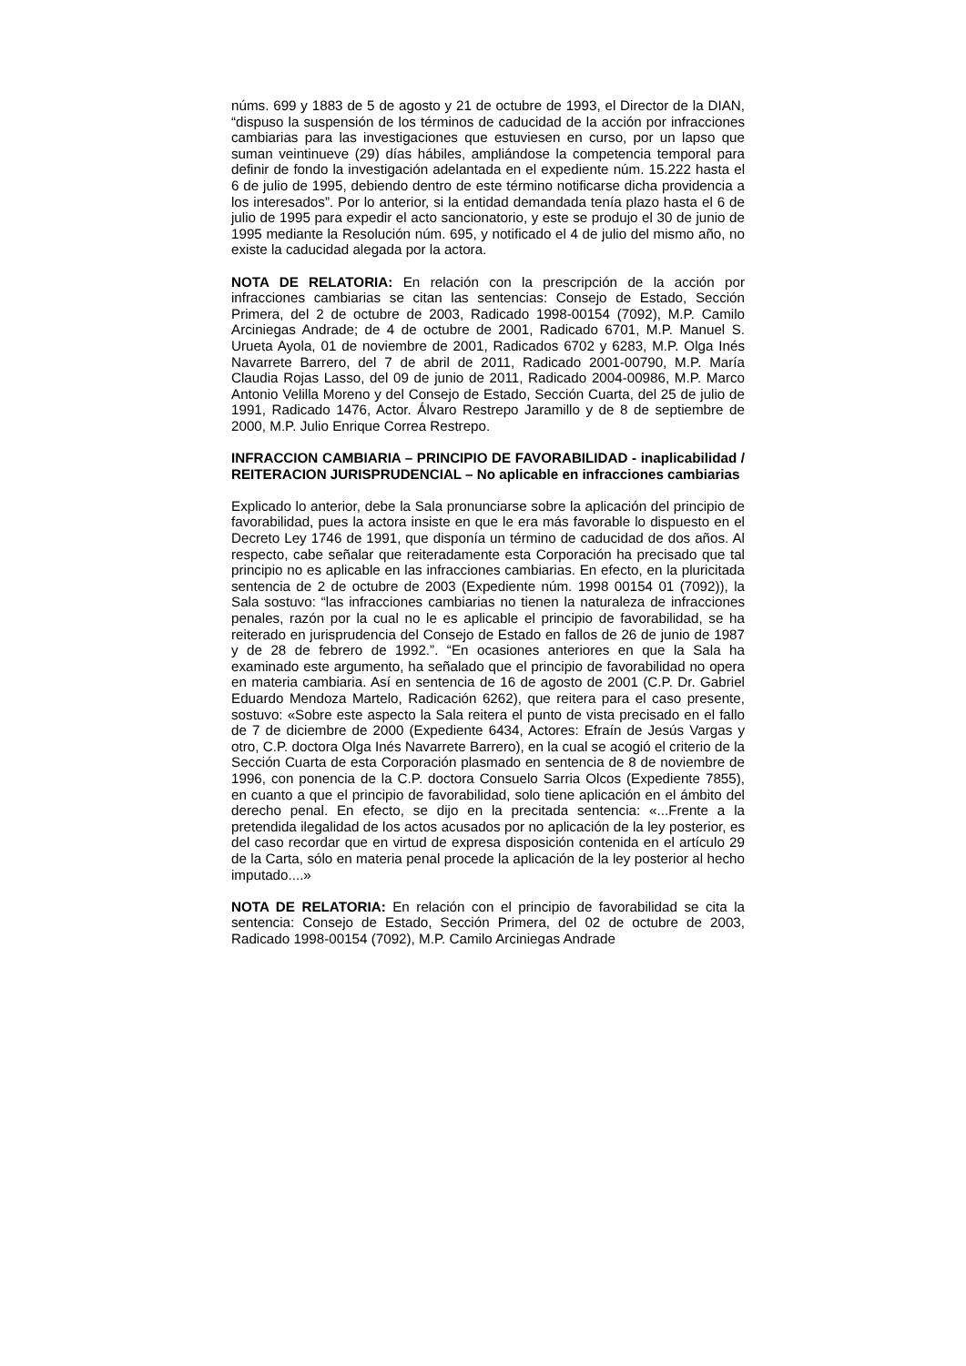núms. 699 y 1883 de 5 de agosto y 21 de octubre de 1993, el Director de la DIAN, “dispuso la suspensión de los términos de caducidad de la acción por infracciones cambiarias para las investigaciones que estuviesen en curso, por un lapso que suman veintinueve (29) días hábiles, ampliándose la competencia temporal para definir de fondo la investigación adelantada en el expediente núm. 15.222 hasta el 6 de julio de 1995, debiendo dentro de este término notificarse dicha providencia a los interesados”. Por lo anterior, si la entidad demandada tenía plazo hasta el 6 de julio de 1995 para expedir el acto sancionatorio, y este se produjo el 30 de junio de 1995 mediante la Resolución núm. 695, y notificado el 4 de julio del mismo año, no existe la caducidad alegada por la actora.
NOTA DE RELATORIA: En relación con la prescripción de la acción por infracciones cambiarias se citan las sentencias: Consejo de Estado, Sección Primera, del 2 de octubre de 2003, Radicado 1998-00154 (7092), M.P. Camilo Arciniegas Andrade; de 4 de octubre de 2001, Radicado 6701, M.P. Manuel S. Urueta Ayola, 01 de noviembre de 2001, Radicados 6702 y 6283, M.P. Olga Inés Navarrete Barrero, del 7 de abril de 2011, Radicado 2001-00790, M.P. María Claudia Rojas Lasso, del 09 de junio de 2011, Radicado 2004-00986, M.P. Marco Antonio Velilla Moreno y del Consejo de Estado, Sección Cuarta, del 25 de julio de 1991, Radicado 1476, Actor. Álvaro Restrepo Jaramillo y de 8 de septiembre de 2000, M.P. Julio Enrique Correa Restrepo.
INFRACCION CAMBIARIA – PRINCIPIO DE FAVORABILIDAD - inaplicabilidad / REITERACION JURISPRUDENCIAL – No aplicable en infracciones cambiarias
Explicado lo anterior, debe la Sala pronunciarse sobre la aplicación del principio de favorabilidad, pues la actora insiste en que le era más favorable lo dispuesto en el Decreto Ley 1746 de 1991, que disponía un término de caducidad de dos años. Al respecto, cabe señalar que reiteradamente esta Corporación ha precisado que tal principio no es aplicable en las infracciones cambiarias. En efecto, en la pluricitada sentencia de 2 de octubre de 2003 (Expediente núm. 1998 00154 01 (7092)), la Sala sostuvo: “las infracciones cambiarias no tienen la naturaleza de infracciones penales, razón por la cual no le es aplicable el principio de favorabilidad, se ha reiterado en jurisprudencia del Consejo de Estado en fallos de 26 de junio de 1987 y de 28 de febrero de 1992.”. “En ocasiones anteriores en que la Sala ha examinado este argumento, ha señalado que el principio de favorabilidad no opera en materia cambiaria. Así en sentencia de 16 de agosto de 2001 (C.P. Dr. Gabriel Eduardo Mendoza Martelo, Radicación 6262), que reitera para el caso presente, sostuvo: «Sobre este aspecto la Sala reitera el punto de vista precisado en el fallo de 7 de diciembre de 2000 (Expediente 6434, Actores: Efraín de Jesús Vargas y otro, C.P. doctora Olga Inés Navarrete Barrero), en la cual se acogió el criterio de la Sección Cuarta de esta Corporación plasmado en sentencia de 8 de noviembre de 1996, con ponencia de la C.P. doctora Consuelo Sarria Olcos (Expediente 7855), en cuanto a que el principio de favorabilidad, solo tiene aplicación en el ámbito del derecho penal. En efecto, se dijo en la precitada sentencia: «...Frente a la pretendida ilegalidad de los actos acusados por no aplicación de la ley posterior, es del caso recordar que en virtud de expresa disposición contenida en el artículo 29 de la Carta, sólo en materia penal procede la aplicación de la ley posterior al hecho imputado....»
NOTA DE RELATORIA: En relación con el principio de favorabilidad se cita la sentencia: Consejo de Estado, Sección Primera, del 02 de octubre de 2003, Radicado 1998-00154 (7092), M.P. Camilo Arciniegas Andrade